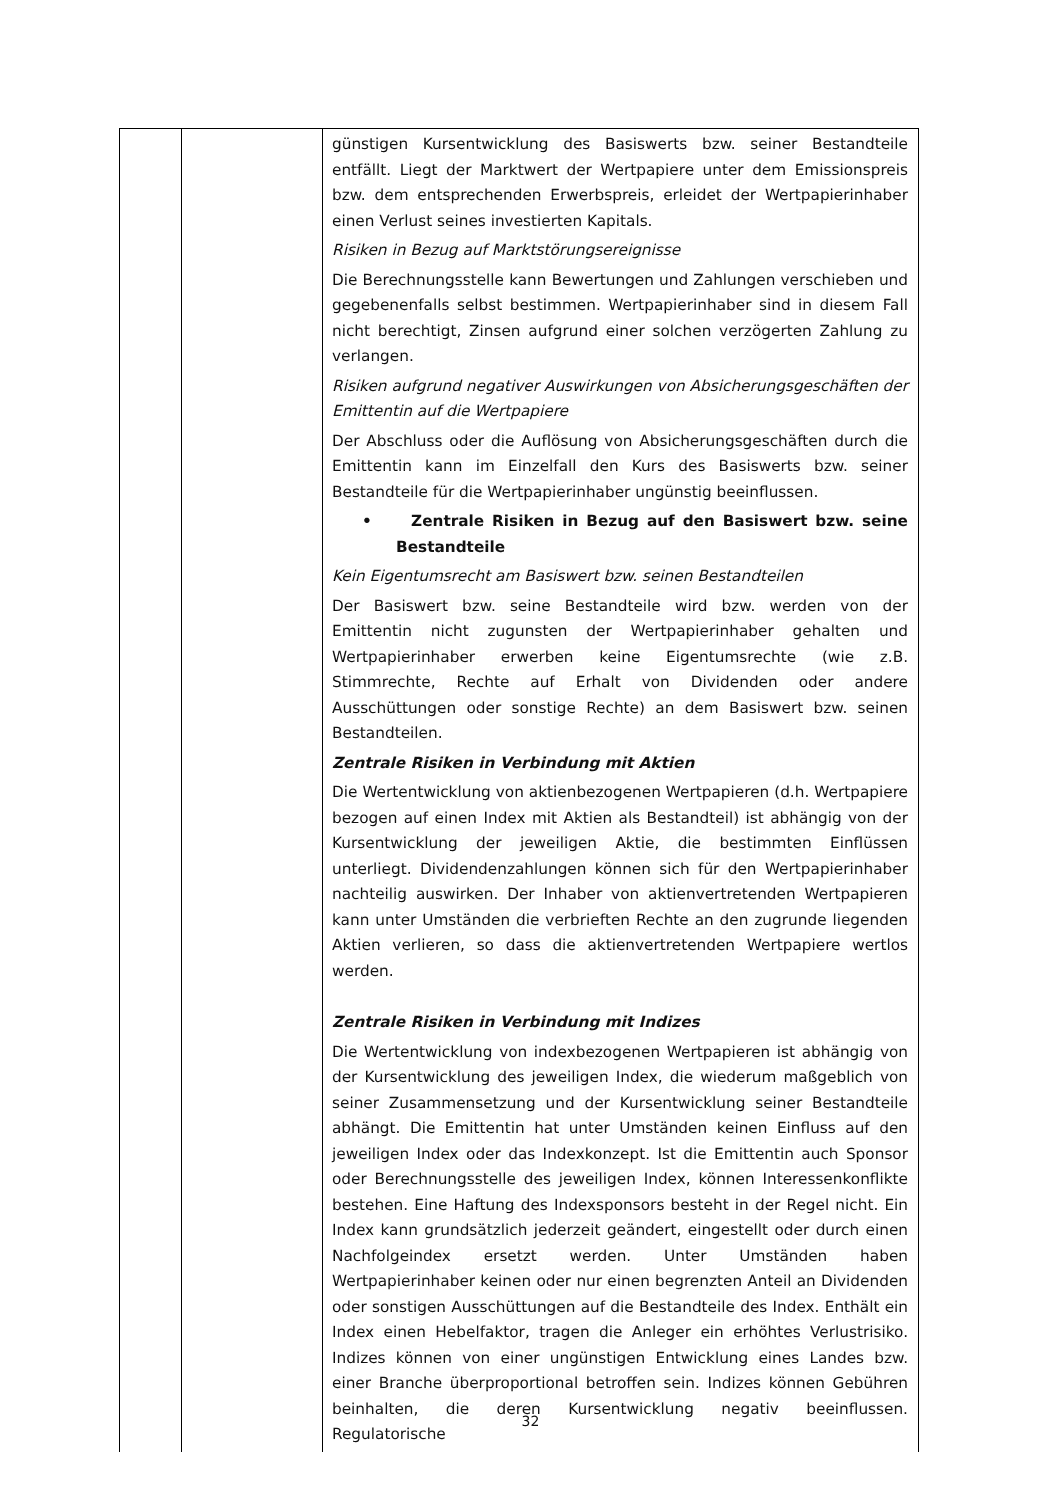| | | günstigen Kursentwicklung des Basiswerts bzw. seiner Bestandteile entfällt. Liegt der Marktwert der Wertpapiere unter dem Emissionspreis bzw. dem entsprechenden Erwerbspreis, erleidet der Wertpapierinhaber einen Verlust seines investierten Kapitals. Risiken in Bezug auf Marktstörungsereignisse Die Berechnungsstelle kann Bewertungen und Zahlungen verschieben und gegebenenfalls selbst bestimmen. Wertpapierinhaber sind in diesem Fall nicht berechtigt, Zinsen aufgrund einer solchen verzögerten Zahlung zu verlangen. Risiken aufgrund negativer Auswirkungen von Absicherungsgeschäften der Emittentin auf die Wertpapiere Der Abschluss oder die Auflösung von Absicherungsgeschäften durch die Emittentin kann im Einzelfall den Kurs des Basiswerts bzw. seiner Bestandteile für die Wertpapierinhaber ungünstig beeinflussen. • Zentrale Risiken in Bezug auf den Basiswert bzw. seine Bestandteile Kein Eigentumsrecht am Basiswert bzw. seinen Bestandteilen Der Basiswert bzw. seine Bestandteile wird bzw. werden von der Emittentin nicht zugunsten der Wertpapierinhaber gehalten und Wertpapierinhaber erwerben keine Eigentumsrechte (wie z.B. Stimmrechte, Rechte auf Erhalt von Dividenden oder andere Ausschüttungen oder sonstige Rechte) an dem Basiswert bzw. seinen Bestandteilen. Zentrale Risiken in Verbindung mit Aktien Die Wertentwicklung von aktienbezogenen Wertpapieren (d.h. Wertpapiere bezogen auf einen Index mit Aktien als Bestandteil) ist abhängig von der Kursentwicklung der jeweiligen Aktie, die bestimmten Einflüssen unterliegt. Dividendenzahlungen können sich für den Wertpapierinhaber nachteilig auswirken. Der Inhaber von aktienvertretenden Wertpapieren kann unter Umständen die verbrieften Rechte an den zugrunde liegenden Aktien verlieren, so dass die aktienvertretenden Wertpapiere wertlos werden. Zentrale Risiken in Verbindung mit Indizes Die Wertentwicklung von indexbezogenen Wertpapieren ist abhängig von der Kursentwicklung des jeweiligen Index, die wiederum maßgeblich von seiner Zusammensetzung und der Kursentwicklung seiner Bestandteile abhängt. Die Emittentin hat unter Umständen keinen Einfluss auf den jeweiligen Index oder das Indexkonzept. Ist die Emittentin auch Sponsor oder Berechnungsstelle des jeweiligen Index, können Interessenkonflikte bestehen. Eine Haftung des Indexsponsors besteht in der Regel nicht. Ein Index kann grundsätzlich jederzeit geändert, eingestellt oder durch einen Nachfolgeindex ersetzt werden. Unter Umständen haben Wertpapierinhaber keinen oder nur einen begrenzten Anteil an Dividenden oder sonstigen Ausschüttungen auf die Bestandteile des Index. Enthält ein Index einen Hebelfaktor, tragen die Anleger ein erhöhtes Verlustrisiko. Indizes können von einer ungünstigen Entwicklung eines Landes bzw. einer Branche überproportional betroffen sein. Indizes können Gebühren beinhalten, die deren Kursentwicklung negativ beeinflussen. Regulatorische |
32